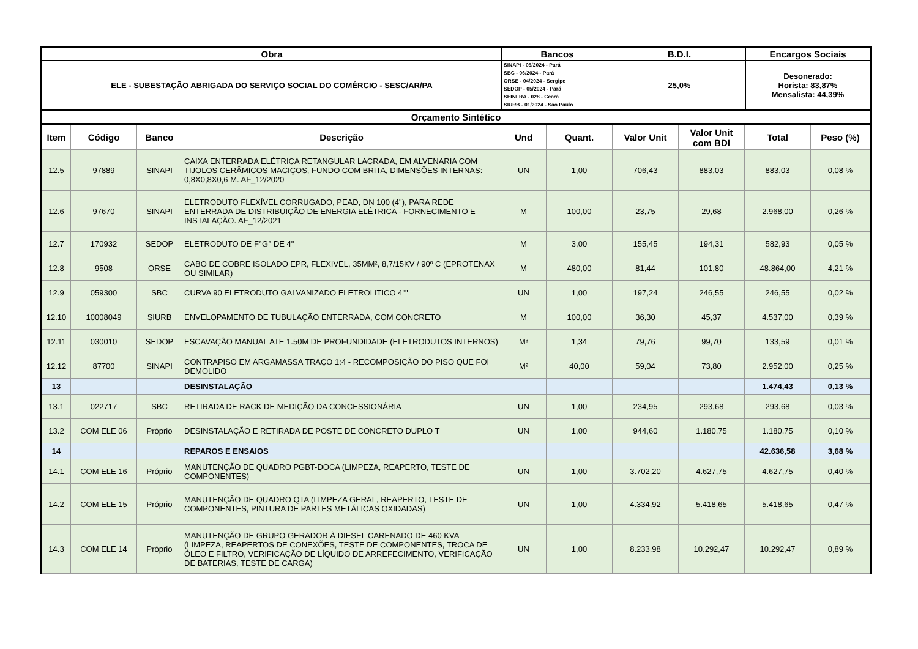| Obra | Bancos | B.D.I. | Encargos Sociais |
| --- | --- | --- | --- |
| ELE - SUBESTAÇÃO ABRIGADA DO SERVIÇO SOCIAL DO COMÉRCIO - SESC/AR/PA | SINAPI - 05/2024 - Pará SBC - 06/2024 - Pará ORSE - 04/2024 - Sergipe SEDOP - 05/2024 - Pará SEINFRA - 028 - Ceará SIURB - 01/2024 - São Paulo | 25,0% | Desonerado: Horista: 83,87% Mensalista: 44,39% |
| Orçamento Sintético | | | |
| Item | Código | Banco | Descrição | Und | Quant. | Valor Unit | Valor Unit com BDI | Total | Peso (%) |
| --- | --- | --- | --- | --- | --- | --- | --- | --- | --- |
| 12.5 | 97889 | SINAPI | CAIXA ENTERRADA ELÉTRICA RETANGULAR LACRADA, EM ALVENARIA COM TIJOLOS CERÂMICOS MACIÇOS, FUNDO COM BRITA, DIMENSÕES INTERNAS: 0,8X0,8X0,6 M. AF_12/2020 | UN | 1,00 | 706,43 | 883,03 | 883,03 | 0,08 % |
| 12.6 | 97670 | SINAPI | ELETRODUTO FLEXÍVEL CORRUGADO, PEAD, DN 100 (4"), PARA REDE ENTERRADA DE DISTRIBUIÇÃO DE ENERGIA ELÉTRICA - FORNECIMENTO E INSTALAÇÃO. AF_12/2021 | M | 100,00 | 23,75 | 29,68 | 2.968,00 | 0,26 % |
| 12.7 | 170932 | SEDOP | ELETRODUTO DE F°G° DE 4" | M | 3,00 | 155,45 | 194,31 | 582,93 | 0,05 % |
| 12.8 | 9508 | ORSE | CABO DE COBRE ISOLADO EPR, FLEXIVEL, 35MM², 8,7/15KV / 90º C (EPROTENAX OU SIMILAR) | M | 480,00 | 81,44 | 101,80 | 48.864,00 | 4,21 % |
| 12.9 | 059300 | SBC | CURVA 90 ELETRODUTO GALVANIZADO ELETROLITICO 4"" | UN | 1,00 | 197,24 | 246,55 | 246,55 | 0,02 % |
| 12.10 | 10008049 | SIURB | ENVELOPAMENTO DE TUBULAÇÃO ENTERRADA, COM CONCRETO | M | 100,00 | 36,30 | 45,37 | 4.537,00 | 0,39 % |
| 12.11 | 030010 | SEDOP | ESCAVAÇÃO MANUAL ATE 1.50M DE PROFUNDIDADE (ELETRODUTOS INTERNOS) | M³ | 1,34 | 79,76 | 99,70 | 133,59 | 0,01 % |
| 12.12 | 87700 | SINAPI | CONTRAPISO EM ARGAMASSA TRAÇO 1:4 - RECOMPOSIÇÃO DO PISO QUE FOI DEMOLIDO | M² | 40,00 | 59,04 | 73,80 | 2.952,00 | 0,25 % |
| 13 | | | DESINSTALAÇÃO | | | | | 1.474,43 | 0,13 % |
| 13.1 | 022717 | SBC | RETIRADA DE RACK DE MEDIÇÃO DA CONCESSIONÁRIA | UN | 1,00 | 234,95 | 293,68 | 293,68 | 0,03 % |
| 13.2 | COM ELE 06 | Próprio | DESINSTALAÇÃO E RETIRADA DE POSTE DE CONCRETO DUPLO T | UN | 1,00 | 944,60 | 1.180,75 | 1.180,75 | 0,10 % |
| 14 | | | REPAROS E ENSAIOS | | | | | 42.636,58 | 3,68 % |
| 14.1 | COM ELE 16 | Próprio | MANUTENÇÃO DE QUADRO PGBT-DOCA (LIMPEZA, REAPERTO, TESTE DE COMPONENTES) | UN | 1,00 | 3.702,20 | 4.627,75 | 4.627,75 | 0,40 % |
| 14.2 | COM ELE 15 | Próprio | MANUTENÇÃO DE QUADRO QTA (LIMPEZA GERAL, REAPERTO, TESTE DE COMPONENTES, PINTURA DE PARTES METÁLICAS OXIDADAS) | UN | 1,00 | 4.334,92 | 5.418,65 | 5.418,65 | 0,47 % |
| 14.3 | COM ELE 14 | Próprio | MANUTENÇÃO DE GRUPO GERADOR À DIESEL CARENADO DE 460 KVA (LIMPEZA, REAPERTOS DE CONEXÕES, TESTE DE COMPONENTES, TROCA DE ÓLEO E FILTRO, VERIFICAÇÃO DE LÍQUIDO DE ARREFECIMENTO, VERIFICAÇÃO DE BATERIAS, TESTE DE CARGA) | UN | 1,00 | 8.233,98 | 10.292,47 | 10.292,47 | 0,89 % |